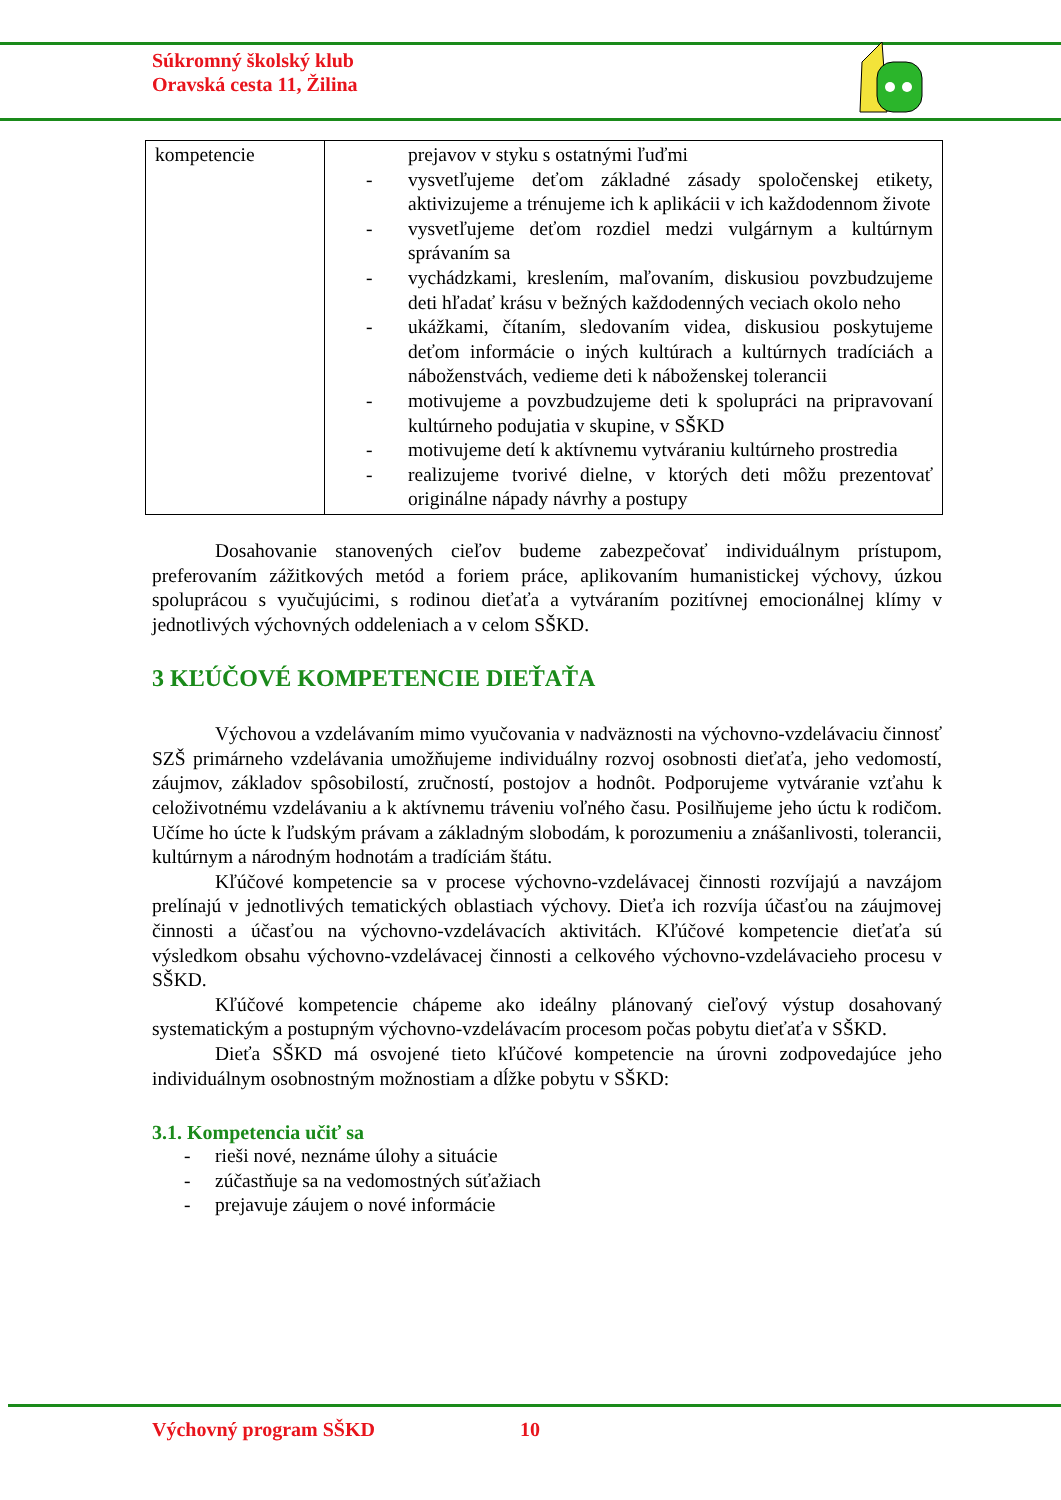Súkromný školský klub
Oravská cesta 11, Žilina
| kompetencie | prejavov v styku s ostatnými ľuďmi - vysvetľujeme deťom základné zásady spoločenskej etikety, aktivizujeme a trénujeme ich k aplikácii v ich každodennom živote - vysvetľujeme deťom rozdiel medzi vulgárnym a kultúrnym správaním sa - vychádzkami, kreslením, maľovaním, diskusiou povzbudzujeme deti hľadať krásu v bežných každodenných veciach okolo neho - ukážkami, čítaním, sledovaním videa, diskusiou poskytujeme deťom informácie o iných kultúrach a kultúrnych tradíciách a náboženstvách, vedieme deti k náboženskej tolerancii - motivujeme a povzbudzujeme deti k spolupráci na pripravovaní kultúrneho podujatia v skupine, v SŠKD - motivujeme detí k aktívnemu vytváraniu kultúrneho prostredia - realizujeme tvorivé dielne, v ktorých deti môžu prezentovať originálne nápady návrhy a postupy |
Dosahovanie stanovených cieľov budeme zabezpečovať individuálnym prístupom, preferovaním zážitkových metód a foriem práce, aplikovaním humanistickej výchovy, úzkou spoluprácou s vyučujúcimi, s rodinou dieťaťa a vytváraním pozitívnej emocionálnej klímy v jednotlivých výchovných oddeleniach a v celom SŠKD.
3 KĽÚČOVÉ KOMPETENCIE DIEŤAŤA
Výchovou a vzdelávaním mimo vyučovania v nadväznosti na výchovno-vzdelávaciu činnosť SZŠ primárneho vzdelávania umožňujeme individuálny rozvoj osobnosti dieťaťa, jeho vedomostí, záujmov, základov spôsobilostí, zručností, postojov a hodnôt. Podporujeme vytváranie vzťahu k celoživotnému vzdelávaniu a k aktívnemu tráveniu voľného času. Posilňujeme jeho úctu k rodičom. Učíme ho úcte k ľudským právam a základným slobodám, k porozumeniu a znášanlivosti, tolerancii, kultúrnym a národným hodnotám a tradíciám štátu.
Kľúčové kompetencie sa v procese výchovno-vzdelávacej činnosti rozvíjajú a navzájom prelínajú v jednotlivých tematických oblastiach výchovy. Dieťa ich rozvíja účasťou na záujmovej činnosti a účasťou na výchovno-vzdelávacích aktivitách. Kľúčové kompetencie dieťaťa sú výsledkom obsahu výchovno-vzdelávacej činnosti a celkového výchovno-vzdelávacieho procesu v SŠKD.
Kľúčové kompetencie chápeme ako ideálny plánovaný cieľový výstup dosahovaný systematickým a postupným výchovno-vzdelávacím procesom počas pobytu dieťaťa v SŠKD.
Dieťa SŠKD má osvojené tieto kľúčové kompetencie na úrovni zodpovedajúce jeho individuálnym osobnostným možnostiam a dĺžke pobytu v SŠKD:
3.1. Kompetencia učiť sa
- rieši nové, neznáme úlohy a situácie
- zúčastňuje sa na vedomostných súťažiach
- prejavuje záujem o nové informácie
Výchovný program SŠKD 10